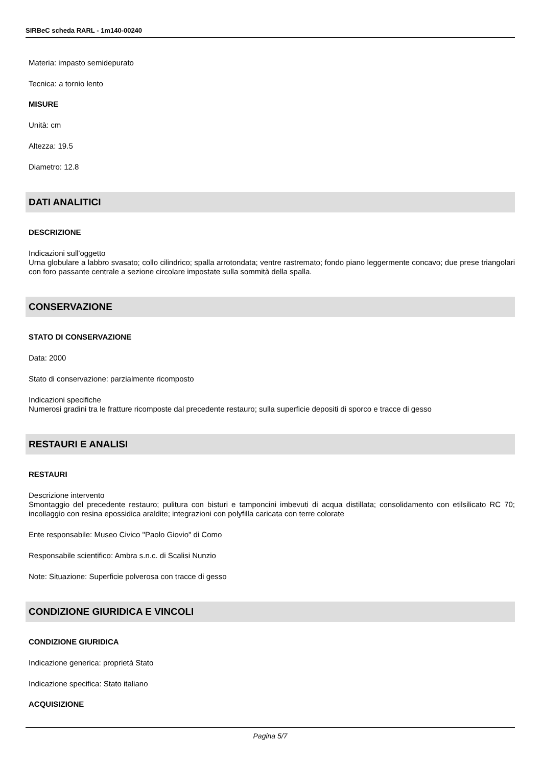SIRBeC scheda RARL - 1m140-00240
Materia: impasto semidepurato
Tecnica: a tornio lento
MISURE
Unità: cm
Altezza: 19.5
Diametro: 12.8
DATI ANALITICI
DESCRIZIONE
Indicazioni sull'oggetto
Urna globulare a labbro svasato; collo cilindrico; spalla arrotondata; ventre rastremato; fondo piano leggermente concavo; due prese triangolari con foro passante centrale a sezione circolare impostate sulla sommità della spalla.
CONSERVAZIONE
STATO DI CONSERVAZIONE
Data: 2000
Stato di conservazione: parzialmente ricomposto
Indicazioni specifiche
Numerosi gradini tra le fratture ricomposte dal precedente restauro; sulla superficie depositi di sporco e tracce di gesso
RESTAURI E ANALISI
RESTAURI
Descrizione intervento
Smontaggio del precedente restauro; pulitura con bisturi e tamponcini imbevuti di acqua distillata; consolidamento con etilsilicato RC 70; incollaggio con resina epossidica araldite; integrazioni con polyfilla caricata con terre colorate
Ente responsabile: Museo Civico "Paolo Giovio" di Como
Responsabile scientifico: Ambra s.n.c. di Scalisi Nunzio
Note: Situazione: Superficie polverosa con tracce di gesso
CONDIZIONE GIURIDICA E VINCOLI
CONDIZIONE GIURIDICA
Indicazione generica: proprietà Stato
Indicazione specifica: Stato italiano
ACQUISIZIONE
Pagina 5/7